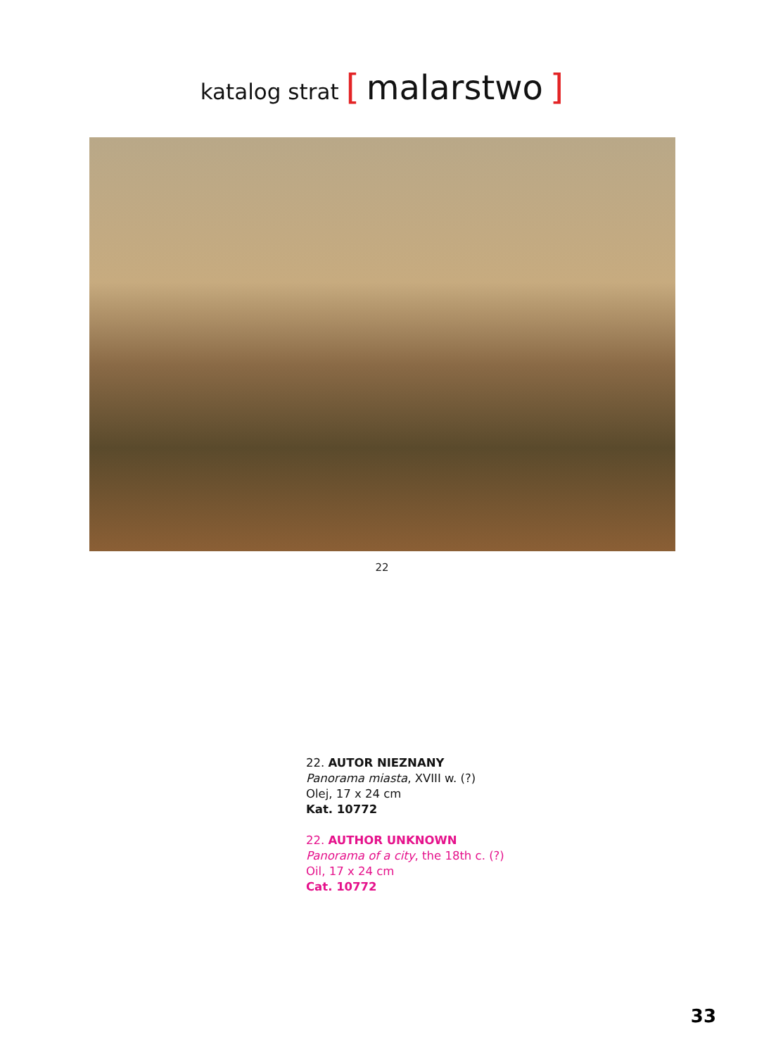katalog strat [ malarstwo ]
22
22. AUTOR NIEZNANY
Panorama miasta, XVIII w. (?)
Olej, 17 x 24 cm
Kat. 10772
22. AUTHOR UNKNOWN
Panorama of a city, the 18th c. (?)
Oil, 17 x 24 cm
Cat. 10772
33